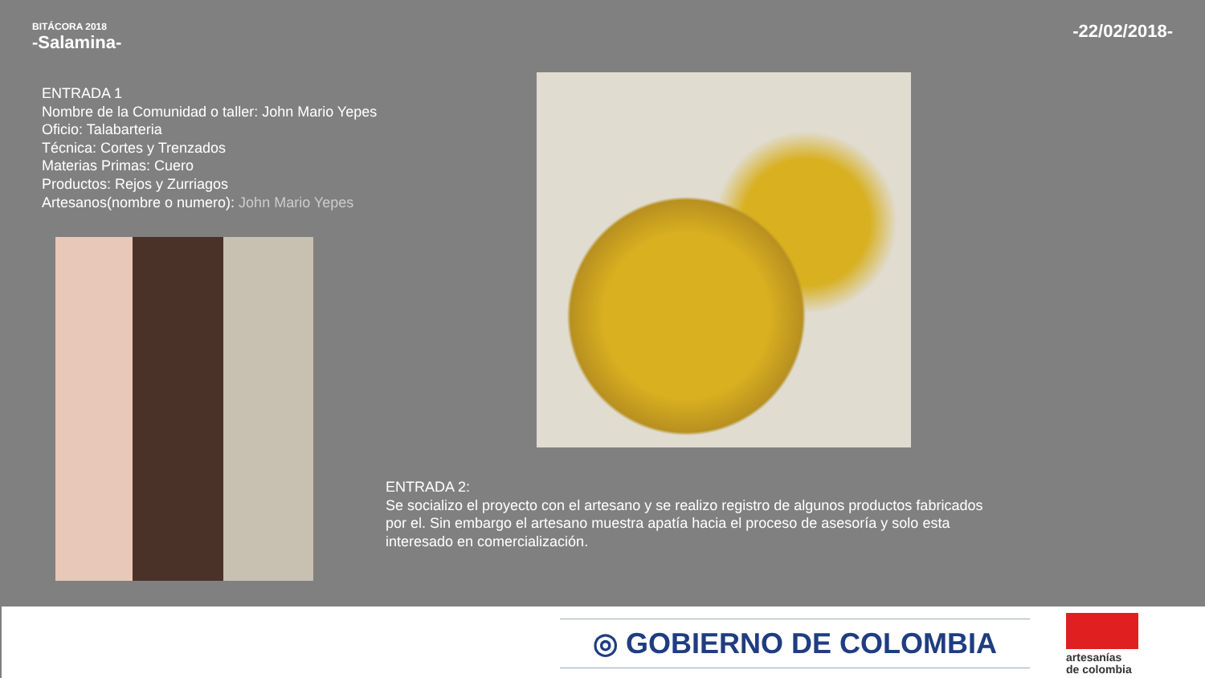BITÁCORA 2018
-Salamina-
-22/02/2018-
ENTRADA 1
Nombre de la Comunidad o taller: John Mario Yepes
Oficio: Talabarteria
Técnica: Cortes y Trenzados
Materias Primas: Cuero
Productos: Rejos y Zurriagos
Artesanos(nombre o numero): John Mario Yepes
ENTRADA 2:
Se socializo el proyecto con el artesano y se realizo registro de algunos productos fabricados por el. Sin embargo el artesano muestra apatía hacia el proceso de asesoría y solo esta interesado en comercialización.
◎ GOBIERNO DE COLOMBIA
artesanías
de colombia